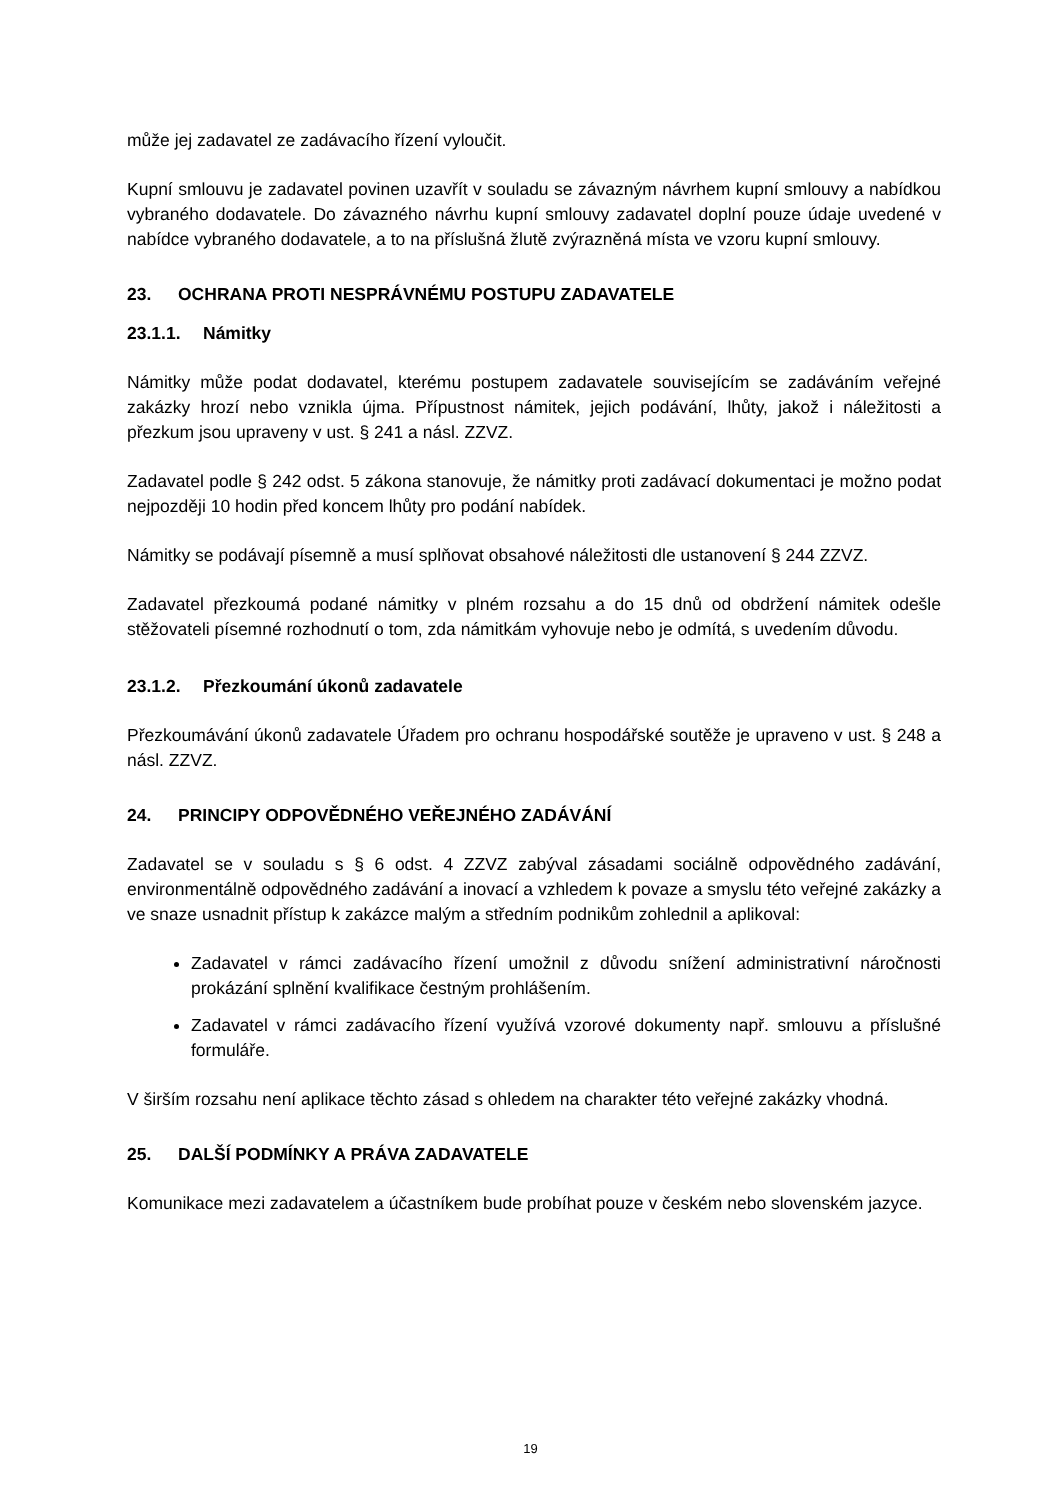může jej zadavatel ze zadávacího řízení vyloučit.
Kupní smlouvu je zadavatel povinen uzavřít v souladu se závazným návrhem kupní smlouvy a nabídkou vybraného dodavatele. Do závazného návrhu kupní smlouvy zadavatel doplní pouze údaje uvedené v nabídce vybraného dodavatele, a to na příslušná žlutě zvýrazněná místa ve vzoru kupní smlouvy.
23. OCHRANA PROTI NESPRÁVNÉMU POSTUPU ZADAVATELE
23.1.1. Námitky
Námitky může podat dodavatel, kterému postupem zadavatele souvisejícím se zadáváním veřejné zakázky hrozí nebo vznikla újma. Přípustnost námitek, jejich podávání, lhůty, jakož i náležitosti a přezkum jsou upraveny v ust. § 241 a násl. ZZVZ.
Zadavatel podle § 242 odst. 5 zákona stanovuje, že námitky proti zadávací dokumentaci je možno podat nejpozději 10 hodin před koncem lhůty pro podání nabídek.
Námitky se podávají písemně a musí splňovat obsahové náležitosti dle ustanovení § 244 ZZVZ.
Zadavatel přezkoumá podané námitky v plném rozsahu a do 15 dnů od obdržení námitek odešle stěžovateli písemné rozhodnutí o tom, zda námitkám vyhovuje nebo je odmítá, s uvedením důvodu.
23.1.2. Přezkoumání úkonů zadavatele
Přezkoumávání úkonů zadavatele Úřadem pro ochranu hospodářské soutěže je upraveno v ust. § 248 a násl. ZZVZ.
24. PRINCIPY ODPOVĚDNÉHO VEŘEJNÉHO ZADÁVÁNÍ
Zadavatel se v souladu s § 6 odst. 4 ZZVZ zabýval zásadami sociálně odpovědného zadávání, environmentálně odpovědného zadávání a inovací a vzhledem k povaze a smyslu této veřejné zakázky a ve snaze usnadnit přístup k zakázce malým a středním podnikům zohlednil a aplikoval:
Zadavatel v rámci zadávacího řízení umožnil z důvodu snížení administrativní náročnosti prokázání splnění kvalifikace čestným prohlášením.
Zadavatel v rámci zadávacího řízení využívá vzorové dokumenty např. smlouvu a příslušné formuláře.
V širším rozsahu není aplikace těchto zásad s ohledem na charakter této veřejné zakázky vhodná.
25. DALŠÍ PODMÍNKY A PRÁVA ZADAVATELE
Komunikace mezi zadavatelem a účastníkem bude probíhat pouze v českém nebo slovenském jazyce.
19